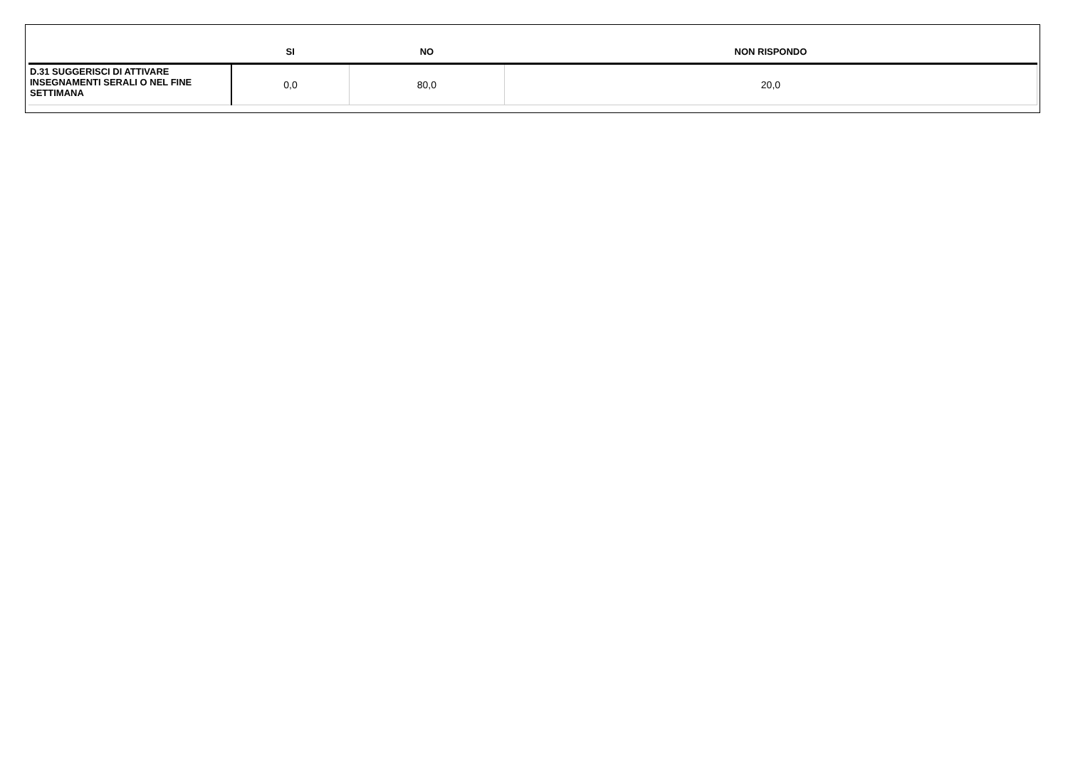| | SI | NO | NON RISPONDO |
| --- | --- | --- | --- |
| D.31 SUGGERISCI DI ATTIVARE INSEGNAMENTI SERALI O NEL FINE SETTIMANA | 0,0 | 80,0 | 20,0 |